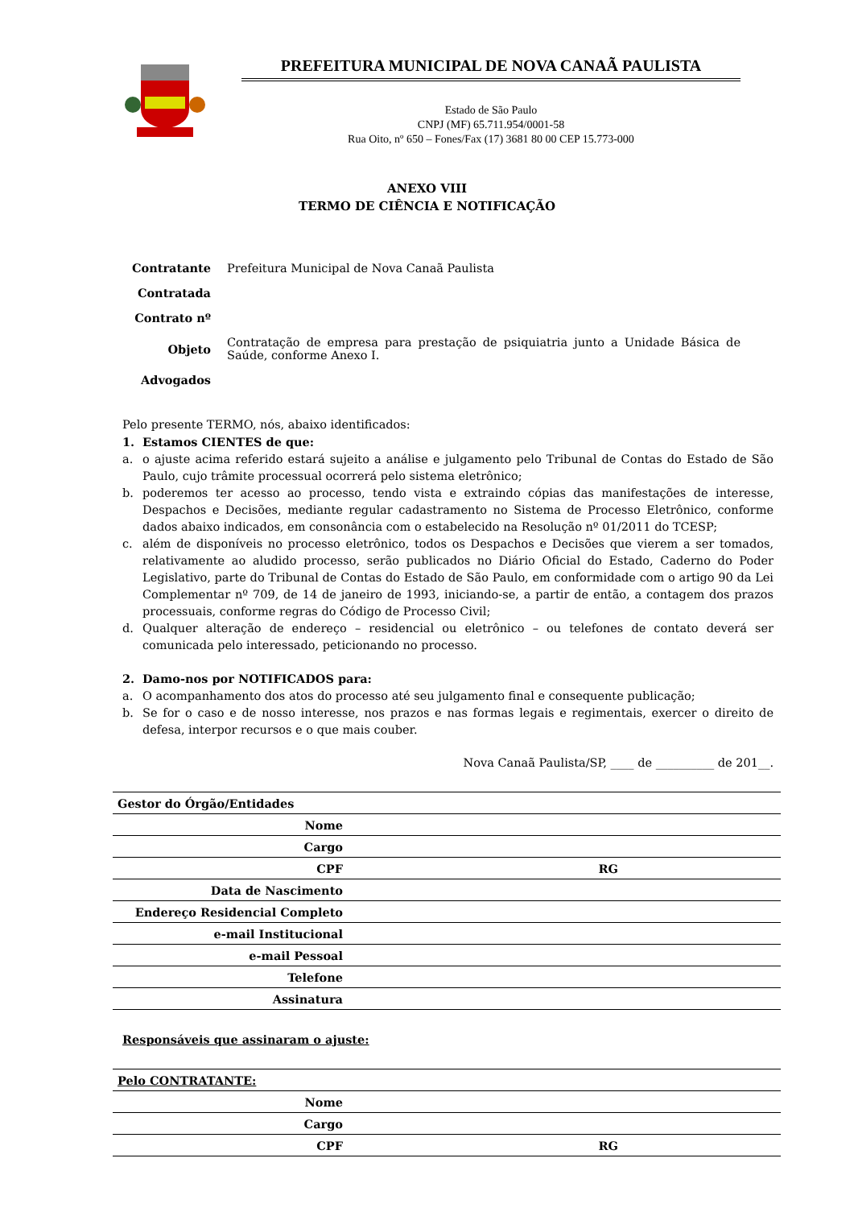PREFEITURA MUNICIPAL DE NOVA CANAÃ PAULISTA
Estado de São Paulo
CNPJ (MF) 65.711.954/0001-58
Rua Oito, nº 650 – Fones/Fax (17) 3681 80 00 CEP 15.773-000
ANEXO VIII
TERMO DE CIÊNCIA E NOTIFICAÇÃO
| Contratante | Prefeitura Municipal de Nova Canaã Paulista |
| Contratada | |
| Contrato nº | |
| Objeto | Contratação de empresa para prestação de psiquiatria junto a Unidade Básica de Saúde, conforme Anexo I. |
| Advogados | |
Pelo presente TERMO, nós, abaixo identificados:
1. Estamos CIENTES de que:
a. o ajuste acima referido estará sujeito a análise e julgamento pelo Tribunal de Contas do Estado de São Paulo, cujo trâmite processual ocorrerá pelo sistema eletrônico;
b. poderemos ter acesso ao processo, tendo vista e extraindo cópias das manifestações de interesse, Despachos e Decisões, mediante regular cadastramento no Sistema de Processo Eletrônico, conforme dados abaixo indicados, em consonância com o estabelecido na Resolução nº 01/2011 do TCESP;
c. além de disponíveis no processo eletrônico, todos os Despachos e Decisões que vierem a ser tomados, relativamente ao aludido processo, serão publicados no Diário Oficial do Estado, Caderno do Poder Legislativo, parte do Tribunal de Contas do Estado de São Paulo, em conformidade com o artigo 90 da Lei Complementar nº 709, de 14 de janeiro de 1993, iniciando-se, a partir de então, a contagem dos prazos processuais, conforme regras do Código de Processo Civil;
d. Qualquer alteração de endereço – residencial ou eletrônico – ou telefones de contato deverá ser comunicada pelo interessado, peticionando no processo.
2. Damo-nos por NOTIFICADOS para:
a. O acompanhamento dos atos do processo até seu julgamento final e consequente publicação;
b. Se for o caso e de nosso interesse, nos prazos e nas formas legais e regimentais, exercer o direito de defesa, interpor recursos e o que mais couber.
Nova Canaã Paulista/SP, ____ de __________ de 201__.
| Gestor do Órgão/Entidades | | |
| Nome | | |
| Cargo | | |
| CPF | RG | |
| Data de Nascimento | | |
| Endereço Residencial Completo | | |
| e-mail Institucional | | |
| e-mail Pessoal | | |
| Telefone | | |
| Assinatura | | |
Responsáveis que assinaram o ajuste:
| Pelo CONTRATANTE: | | |
| Nome | | |
| Cargo | | |
| CPF | RG | |